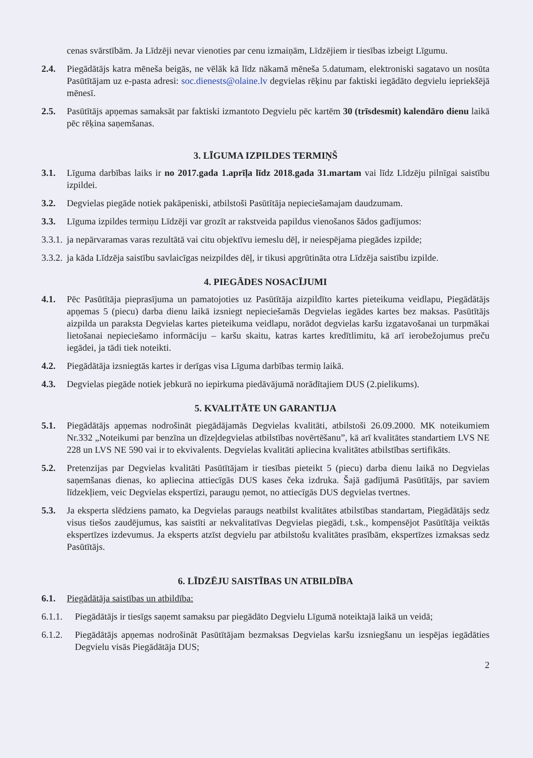cenas svārstībām. Ja Līdzēji nevar vienoties par cenu izmaiņām, Līdzējiem ir tiesības izbeigt Līgumu.
2.4. Piegādātājs katra mēneša beigās, ne vēlāk kā līdz nākamā mēneša 5.datumam, elektroniski sagatavo un nosūta Pasūtītājam uz e-pasta adresi: soc.dienests@olaine.lv degvielas rēķinu par faktiski iegādāto degvielu iepriekšējā mēnesī.
2.5. Pasūtītājs apņemas samaksāt par faktiski izmantoto Degvielu pēc kartēm 30 (trīsdesmit) kalendāro dienu laikā pēc rēķina saņemšanas.
3. LĪGUMA IZPILDES TERMIŅŠ
3.1. Līguma darbības laiks ir no 2017.gada 1.aprīļa līdz 2018.gada 31.martam vai līdz Līdzēju pilnīgai saistību izpildei.
3.2. Degvielas piegāde notiek pakāpeniski, atbilstoši Pasūtītāja nepieciešamajam daudzumam.
3.3. Līguma izpildes termiņu Līdzēji var grozīt ar rakstveida papildus vienošanos šādos gadījumos:
3.3.1. ja nepārvaramas varas rezultātā vai citu objektīvu iemeslu dēļ, ir neiespējama piegādes izpilde;
3.3.2. ja kāda Līdzēja saistību savlaicīgas neizpildes dēļ, ir tikusi apgrūtināta otra Līdzēja saistību izpilde.
4. PIEGĀDES NOSACĪJUMI
4.1. Pēc Pasūtītāja pieprasījuma un pamatojoties uz Pasūtītāja aizpildīto kartes pieteikuma veidlapu, Piegādātājs apņemas 5 (piecu) darba dienu laikā izsniegt nepieciešamās Degvielas iegādes kartes bez maksas. Pasūtītājs aizpilda un paraksta Degvielas kartes pieteikuma veidlapu, norādot degvielas karšu izgatavošanai un turpmākai lietošanai nepieciešamo informāciju – karšu skaitu, katras kartes kredītlimitu, kā arī ierobežojumus preču iegādei, ja tādi tiek noteikti.
4.2. Piegādātāja izsniegtās kartes ir derīgas visa Līguma darbības termiņ laikā.
4.3. Degvielas piegāde notiek jebkurā no iepirkuma piedāvājumā norādītajiem DUS (2.pielikums).
5. KVALITĀTE UN GARANTIJA
5.1. Piegādātājs apņemas nodrošināt piegādājamās Degvielas kvalitāti, atbilstoši 26.09.2000. MK noteikumiem Nr.332 „Noteikumi par benzīna un dīzeļdegvielas atbilstības novērtēšanu”, kā arī kvalitātes standartiem LVS NE 228 un LVS NE 590 vai ir to ekvivalents. Degvielas kvalitāti apliecina kvalitātes atbilstības sertifikāts.
5.2. Pretenzijas par Degvielas kvalitāti Pasūtītājam ir tiesības pieteikt 5 (piecu) darba dienu laikā no Degvielas saņemšanas dienas, ko apliecina attiecīgās DUS kases čeka izdruka. Šajā gadījumā Pasūtītājs, par saviem līdzekļiem, veic Degvielas ekspertīzi, paraugu ņemot, no attiecīgās DUS degvielas tvertnes.
5.3. Ja eksperta slēdziens pamato, ka Degvielas paraugs neatbilst kvalitātes atbilstības standartam, Piegādātājs sedz visus tiešos zaudējumus, kas saistīti ar nekvalitatīvas Degvielas piegādi, t.sk., kompensējot Pasūtītāja veiktās ekspertīzes izdevumus. Ja eksperts atzīst degvielu par atbilstošu kvalitātes prasībām, ekspertīzes izmaksas sedz Pasūtītājs.
6. LĪDZĒJU SAISTĪBAS UN ATBILDĪBA
6.1. Piegādātāja saistības un atbildība:
6.1.1. Piegādātājs ir tiesīgs saņemt samaksu par piegādāto Degvielu Līgumā noteiktajā laikā un veidā;
6.1.2. Piegādātājs apņemas nodrošināt Pasūtītājam bezmaksas Degvielas karšu izsniegšanu un iespējas iegādāties Degvielu visās Piegādātāja DUS;
2